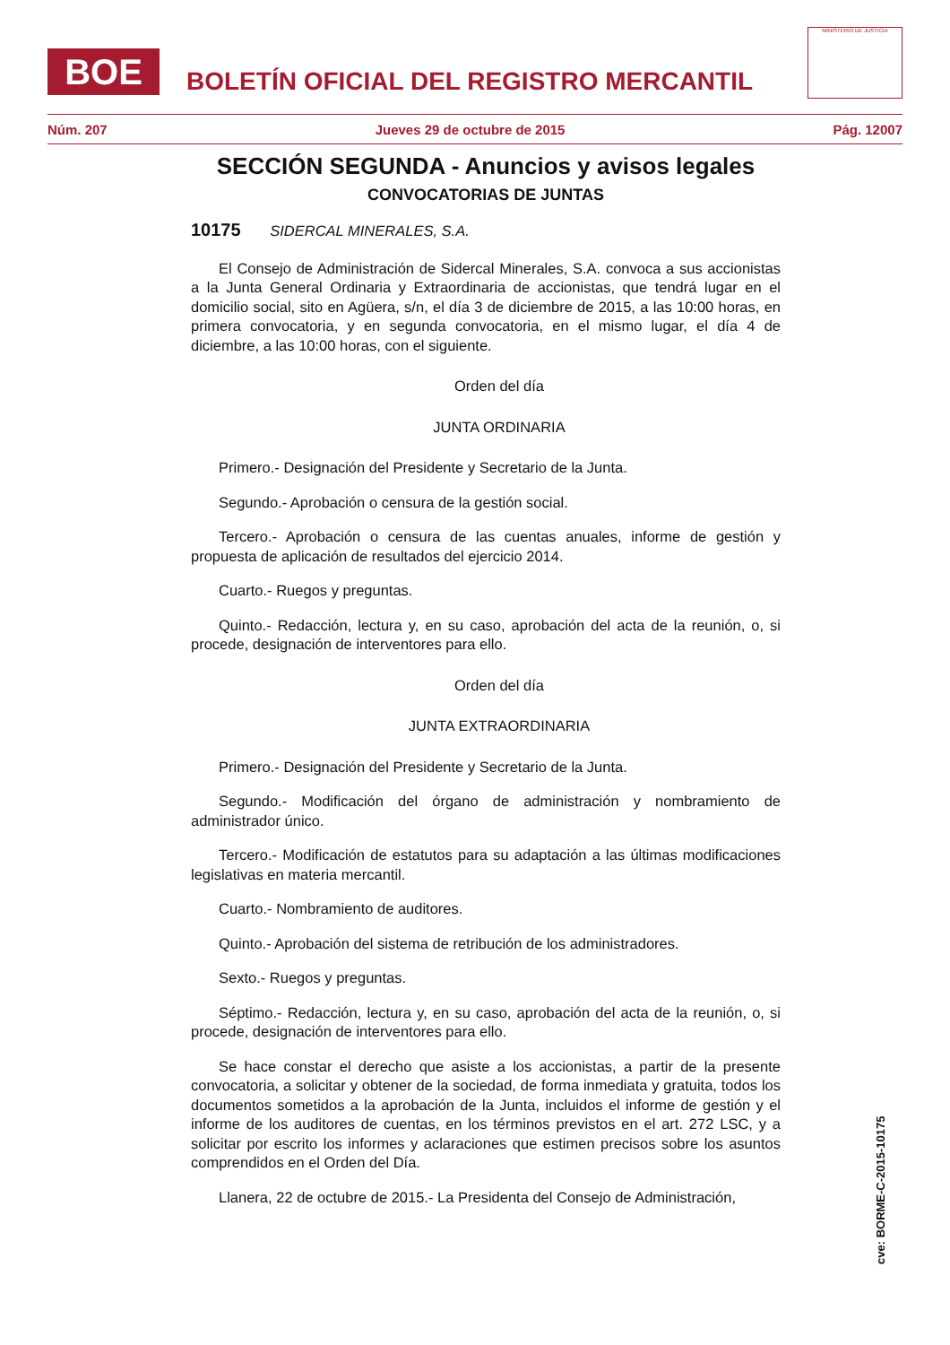BOE
BOLETÍN OFICIAL DEL REGISTRO MERCANTIL
MINISTERIO DE JUSTICIA
Núm. 207 Jueves 29 de octubre de 2015 Pág. 12007
SECCIÓN SEGUNDA - Anuncios y avisos legales
CONVOCATORIAS DE JUNTAS
10175 SIDERCAL MINERALES, S.A.
El Consejo de Administración de Sidercal Minerales, S.A. convoca a sus accionistas a la Junta General Ordinaria y Extraordinaria de accionistas, que tendrá lugar en el domicilio social, sito en Agüera, s/n, el día 3 de diciembre de 2015, a las 10:00 horas, en primera convocatoria, y en segunda convocatoria, en el mismo lugar, el día 4 de diciembre, a las 10:00 horas, con el siguiente.
Orden del día
JUNTA ORDINARIA
Primero.- Designación del Presidente y Secretario de la Junta.
Segundo.- Aprobación o censura de la gestión social.
Tercero.- Aprobación o censura de las cuentas anuales, informe de gestión y propuesta de aplicación de resultados del ejercicio 2014.
Cuarto.- Ruegos y preguntas.
Quinto.- Redacción, lectura y, en su caso, aprobación del acta de la reunión, o, si procede, designación de interventores para ello.
Orden del día
JUNTA EXTRAORDINARIA
Primero.- Designación del Presidente y Secretario de la Junta.
Segundo.- Modificación del órgano de administración y nombramiento de administrador único.
Tercero.- Modificación de estatutos para su adaptación a las últimas modificaciones legislativas en materia mercantil.
Cuarto.- Nombramiento de auditores.
Quinto.- Aprobación del sistema de retribución de los administradores.
Sexto.- Ruegos y preguntas.
Séptimo.- Redacción, lectura y, en su caso, aprobación del acta de la reunión, o, si procede, designación de interventores para ello.
Se hace constar el derecho que asiste a los accionistas, a partir de la presente convocatoria, a solicitar y obtener de la sociedad, de forma inmediata y gratuita, todos los documentos sometidos a la aprobación de la Junta, incluidos el informe de gestión y el informe de los auditores de cuentas, en los términos previstos en el art. 272 LSC, y a solicitar por escrito los informes y aclaraciones que estimen precisos sobre los asuntos comprendidos en el Orden del Día.
Llanera, 22 de octubre de 2015.- La Presidenta del Consejo de Administración,
cve: BORME-C-2015-10175